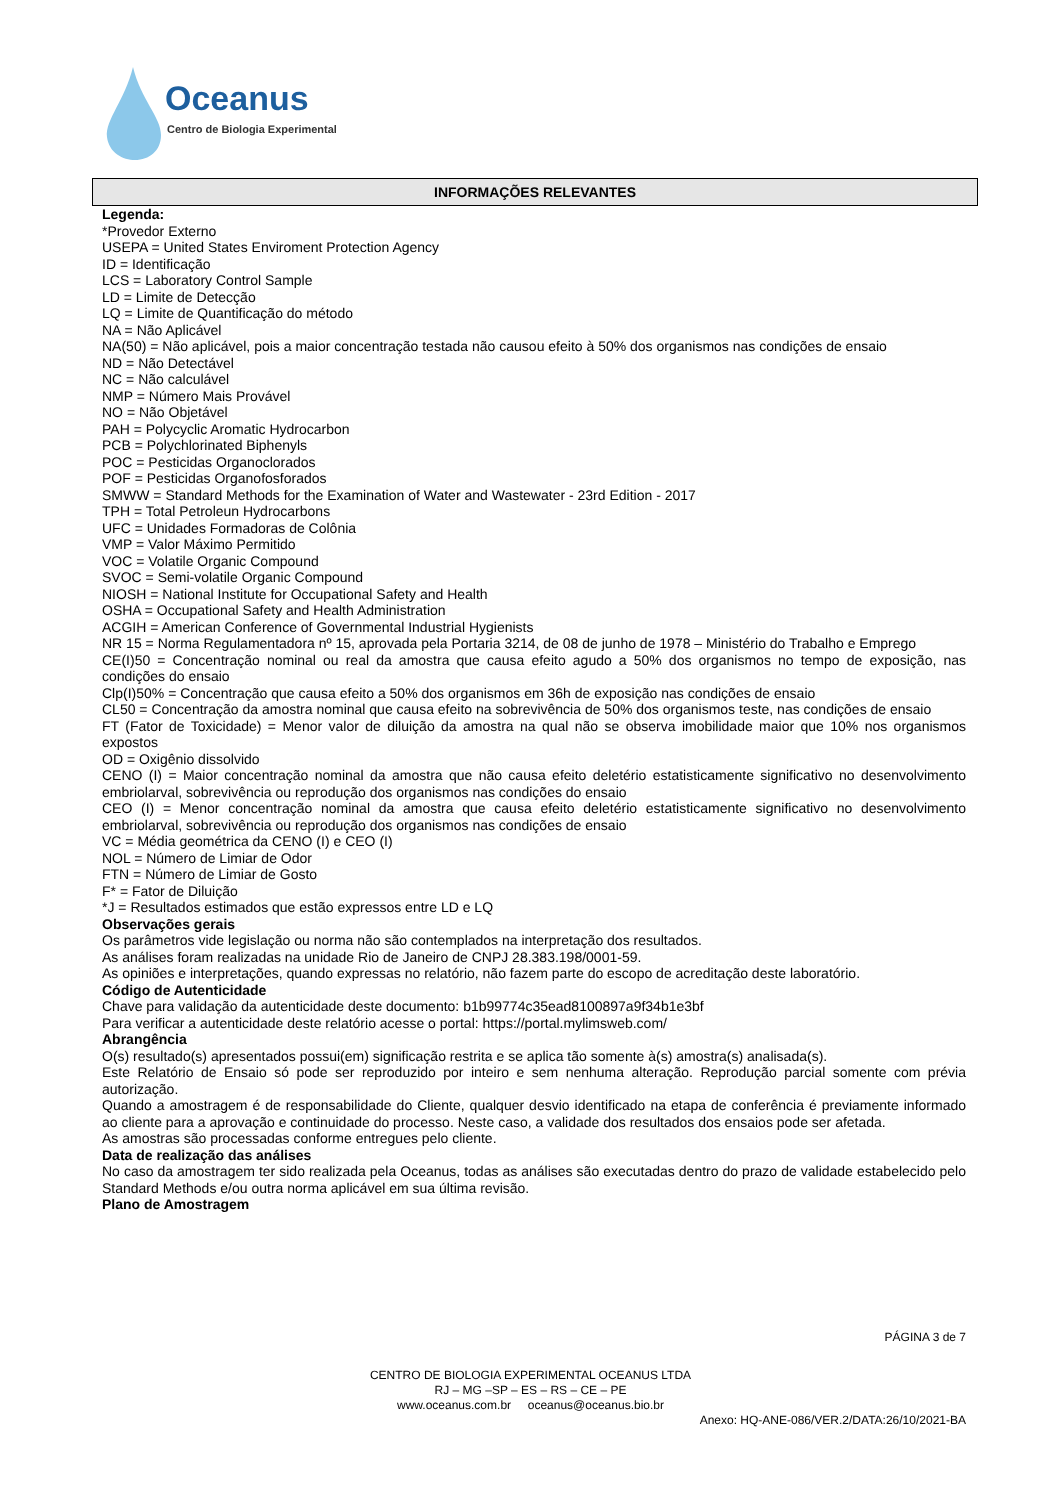Oceanus
Centro de Biologia Experimental
INFORMAÇÕES RELEVANTES
Legenda:
*Provedor Externo
USEPA = United States Enviroment Protection Agency
ID = Identificação
LCS = Laboratory Control Sample
LD = Limite de Detecção
LQ = Limite de Quantificação do método
NA = Não Aplicável
NA(50) = Não aplicável, pois a maior concentração testada não causou efeito à 50% dos organismos nas condições de ensaio
ND = Não Detectável
NC = Não calculável
NMP = Número Mais Provável
NO = Não Objetável
PAH = Polycyclic Aromatic Hydrocarbon
PCB = Polychlorinated Biphenyls
POC = Pesticidas Organoclorados
POF = Pesticidas Organofosforados
SMWW = Standard Methods for the Examination of Water and Wastewater - 23rd Edition - 2017
TPH = Total Petroleun Hydrocarbons
UFC = Unidades Formadoras de Colônia
VMP = Valor Máximo Permitido
VOC = Volatile Organic Compound
SVOC = Semi-volatile Organic Compound
NIOSH = National Institute for Occupational Safety and Health
OSHA = Occupational Safety and Health Administration
ACGIH = American Conference of Governmental Industrial Hygienists
NR 15 = Norma Regulamentadora nº 15, aprovada pela Portaria 3214, de 08 de junho de 1978 – Ministério do Trabalho e Emprego
CE(I)50 = Concentração nominal ou real da amostra que causa efeito agudo a 50% dos organismos no tempo de exposição, nas condições do ensaio
Clp(I)50% = Concentração que causa efeito a 50% dos organismos em 36h de exposição nas condições de ensaio
CL50 = Concentração da amostra nominal que causa efeito na sobrevivência de 50% dos organismos teste, nas condições de ensaio
FT (Fator de Toxicidade) = Menor valor de diluição da amostra na qual não se observa imobilidade maior que 10% nos organismos expostos
OD = Oxigênio dissolvido
CENO (I) = Maior concentração nominal da amostra que não causa efeito deletério estatisticamente significativo no desenvolvimento embriolarval, sobrevivência ou reprodução dos organismos nas condições do ensaio
CEO (I) = Menor concentração nominal da amostra que causa efeito deletério estatisticamente significativo no desenvolvimento embriolarval, sobrevivência ou reprodução dos organismos nas condições de ensaio
VC = Média geométrica da CENO (I) e CEO (I)
NOL = Número de Limiar de Odor
FTN = Número de Limiar de Gosto
F* = Fator de Diluição
*J = Resultados estimados que estão expressos entre LD e LQ
Observações gerais
Os parâmetros vide legislação ou norma não são contemplados na interpretação dos resultados.
As análises foram realizadas na unidade Rio de Janeiro de CNPJ 28.383.198/0001-59.
As opiniões e interpretações, quando expressas no relatório, não fazem parte do escopo de acreditação deste laboratório.
Código de Autenticidade
Chave para validação da autenticidade deste documento: b1b99774c35ead8100897a9f34b1e3bf
Para verificar a autenticidade deste relatório acesse o portal: https://portal.mylimsweb.com/
Abrangência
O(s) resultado(s) apresentados possui(em) significação restrita e se aplica tão somente à(s) amostra(s) analisada(s).
Este Relatório de Ensaio só pode ser reproduzido por inteiro e sem nenhuma alteração. Reprodução parcial somente com prévia autorização.
Quando a amostragem é de responsabilidade do Cliente, qualquer desvio identificado na etapa de conferência é previamente informado ao cliente para a aprovação e continuidade do processo. Neste caso, a validade dos resultados dos ensaios pode ser afetada.
As amostras são processadas conforme entregues pelo cliente.
Data de realização das análises
No caso da amostragem ter sido realizada pela Oceanus, todas as análises são executadas dentro do prazo de validade estabelecido pelo Standard Methods e/ou outra norma aplicável em sua última revisão.
Plano de Amostragem
PÁGINA 3 de 7
CENTRO DE BIOLOGIA EXPERIMENTAL OCEANUS LTDA
RJ – MG –SP – ES – RS – CE – PE
www.oceanus.com.br oceanus@oceanus.bio.br
Anexo: HQ-ANE-086/VER.2/DATA:26/10/2021-BA